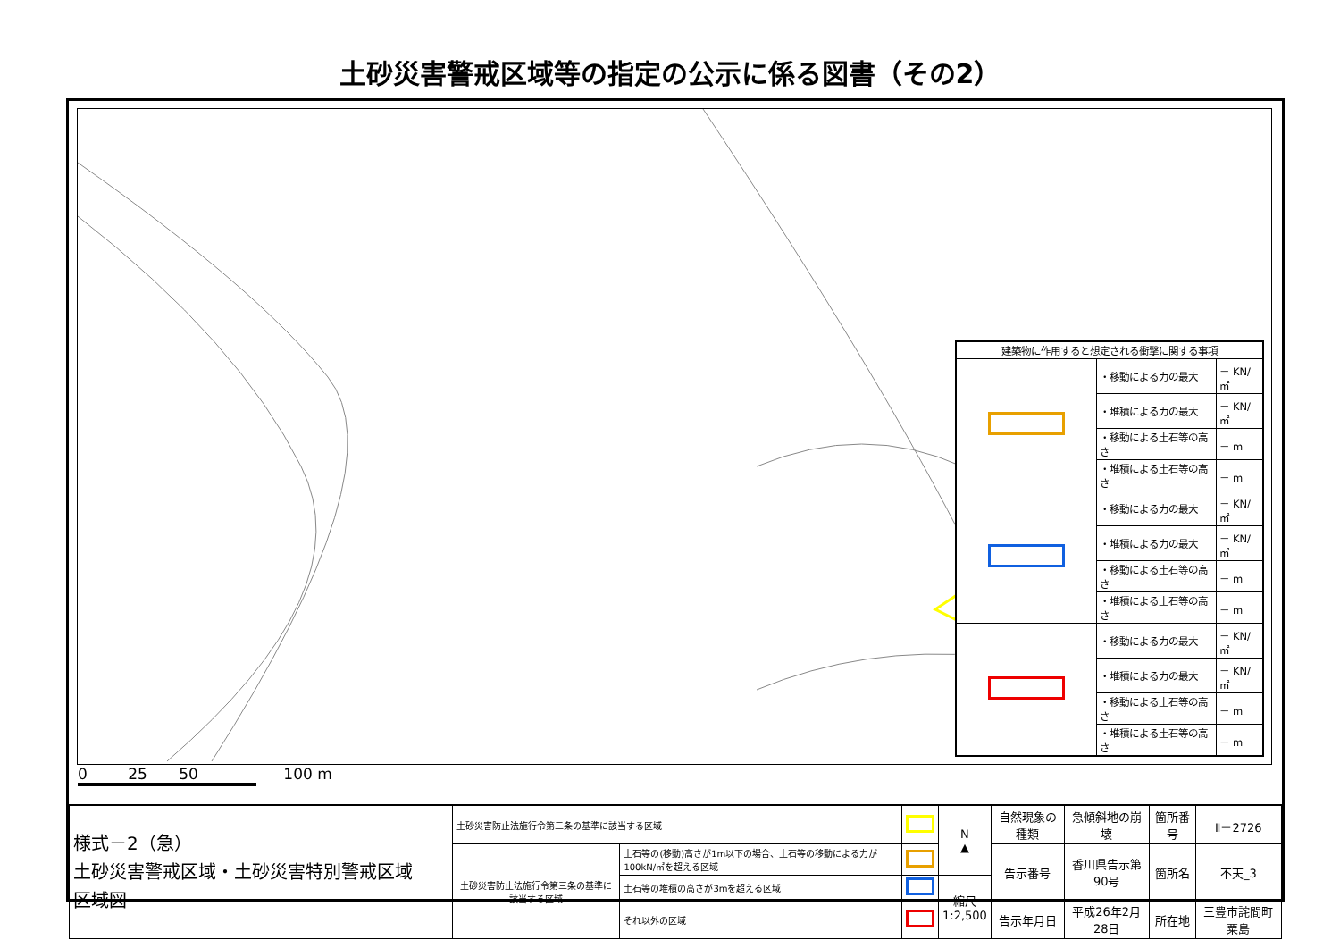土砂災害警戒区域等の指定の公示に係る図書（その2）
| 建築物に作用すると想定される衝撃に関する事項 | | |
| --- | --- | --- |
| | ・移動による力の最大 | － KN/㎡ |
| | ・堆積による力の最大 | － KN/㎡ |
| | ・移動による土石等の高さ | － m |
| | ・堆積による土石等の高さ | － m |
| | ・移動による力の最大 | － KN/㎡ |
| | ・堆積による力の最大 | － KN/㎡ |
| | ・移動による土石等の高さ | － m |
| | ・堆積による土石等の高さ | － m |
| | ・移動による力の最大 | － KN/㎡ |
| | ・堆積による力の最大 | － KN/㎡ |
| | ・移動による土石等の高さ | － m |
| | ・堆積による土石等の高さ | － m |
0 25 50 100 m
| 様式－2（急） 土砂災害警戒区域・土砂災害特別警戒区域 区域図 | 土砂災害防止法施行令第二条の基準に該当する区域 | | | N ▲ | 自然現象の種類 | 急傾斜地の崩壊 | 箇所番号 | Ⅱ－2726 |
| | 土砂災害防止法施行令第三条の基準に該当する区域 | 土石等の(移動)高さが1m以下の場合、土石等の移動による力が100kN/㎡を超える区域 | | | 告示番号 | 香川県告示第90号 | 箇所名 | 不天_3 |
| | | 土石等の堆積の高さが3mを超える区域 | | 縮尺 1:2,500 | | | | |
| | | それ以外の区域 | | | 告示年月日 | 平成26年2月28日 | 所在地 | 三豊市詫間町粟島 |